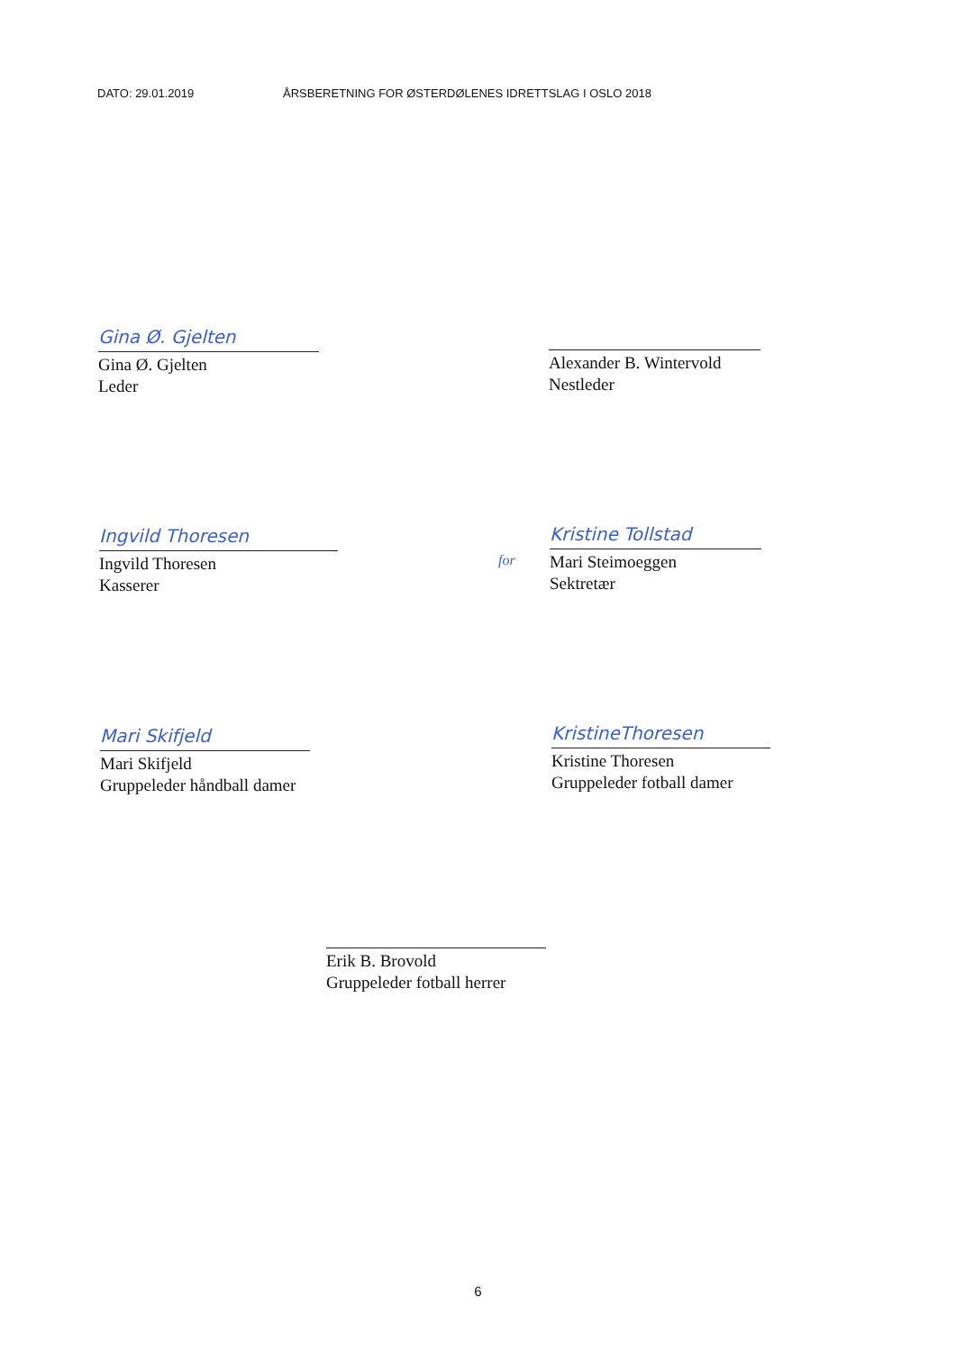DATO: 29.01.2019 ÅRSBERETNING FOR ØSTERDØLENES IDRETTSLAG I OSLO 2018
Gina Ø. Gjelten
Gina Ø. Gjelten
Leder
Alexander B. Wintervold
Nestleder
Ingvild Thoresen
Ingvild Thoresen
Kasserer
for
Kristine Tollstad
Mari Steimoeggen
Sektretær
Mari Skifjeld
Mari Skifjeld
Gruppeleder håndball damer
KristineThoresen
Kristine Thoresen
Gruppeleder fotball damer
Erik B. Brovold
Gruppeleder fotball herrer
6